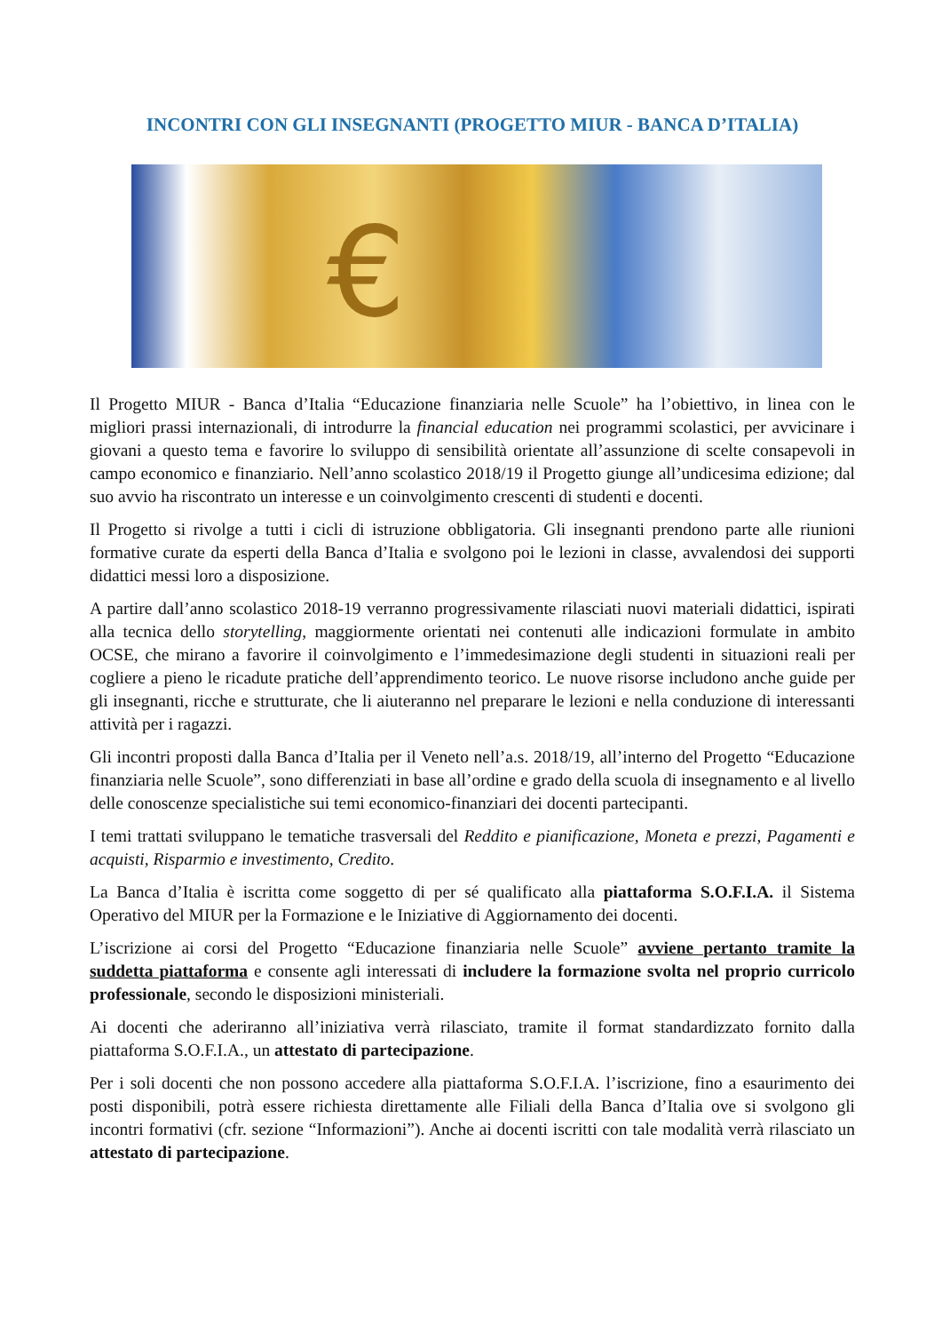INCONTRI CON GLI INSEGNANTI (PROGETTO MIUR - BANCA D’ITALIA)
€
Il Progetto MIUR - Banca d’Italia “Educazione finanziaria nelle Scuole” ha l’obiettivo, in linea con le migliori prassi internazionali, di introdurre la financial education nei programmi scolastici, per avvicinare i giovani a questo tema e favorire lo sviluppo di sensibilità orientate all’assunzione di scelte consapevoli in campo economico e finanziario. Nell’anno scolastico 2018/19 il Progetto giunge all’undicesima edizione; dal suo avvio ha riscontrato un interesse e un coinvolgimento crescenti di studenti e docenti.
Il Progetto si rivolge a tutti i cicli di istruzione obbligatoria. Gli insegnanti prendono parte alle riunioni formative curate da esperti della Banca d’Italia e svolgono poi le lezioni in classe, avvalendosi dei supporti didattici messi loro a disposizione.
A partire dall’anno scolastico 2018-19 verranno progressivamente rilasciati nuovi materiali didattici, ispirati alla tecnica dello storytelling, maggiormente orientati nei contenuti alle indicazioni formulate in ambito OCSE, che mirano a favorire il coinvolgimento e l’immedesimazione degli studenti in situazioni reali per cogliere a pieno le ricadute pratiche dell’apprendimento teorico. Le nuove risorse includono anche guide per gli insegnanti, ricche e strutturate, che li aiuteranno nel preparare le lezioni e nella conduzione di interessanti attività per i ragazzi.
Gli incontri proposti dalla Banca d’Italia per il Veneto nell’a.s. 2018/19, all’interno del Progetto “Educazione finanziaria nelle Scuole”, sono differenziati in base all’ordine e grado della scuola di insegnamento e al livello delle conoscenze specialistiche sui temi economico-finanziari dei docenti partecipanti.
I temi trattati sviluppano le tematiche trasversali del Reddito e pianificazione, Moneta e prezzi, Pagamenti e acquisti, Risparmio e investimento, Credito.
La Banca d’Italia è iscritta come soggetto di per sé qualificato alla piattaforma S.O.F.I.A. il Sistema Operativo del MIUR per la Formazione e le Iniziative di Aggiornamento dei docenti.
L’iscrizione ai corsi del Progetto “Educazione finanziaria nelle Scuole” avviene pertanto tramite la suddetta piattaforma e consente agli interessati di includere la formazione svolta nel proprio curricolo professionale, secondo le disposizioni ministeriali.
Ai docenti che aderiranno all’iniziativa verrà rilasciato, tramite il format standardizzato fornito dalla piattaforma S.O.F.I.A., un attestato di partecipazione.
Per i soli docenti che non possono accedere alla piattaforma S.O.F.I.A. l’iscrizione, fino a esaurimento dei posti disponibili, potrà essere richiesta direttamente alle Filiali della Banca d’Italia ove si svolgono gli incontri formativi (cfr. sezione “Informazioni”). Anche ai docenti iscritti con tale modalità verrà rilasciato un attestato di partecipazione.